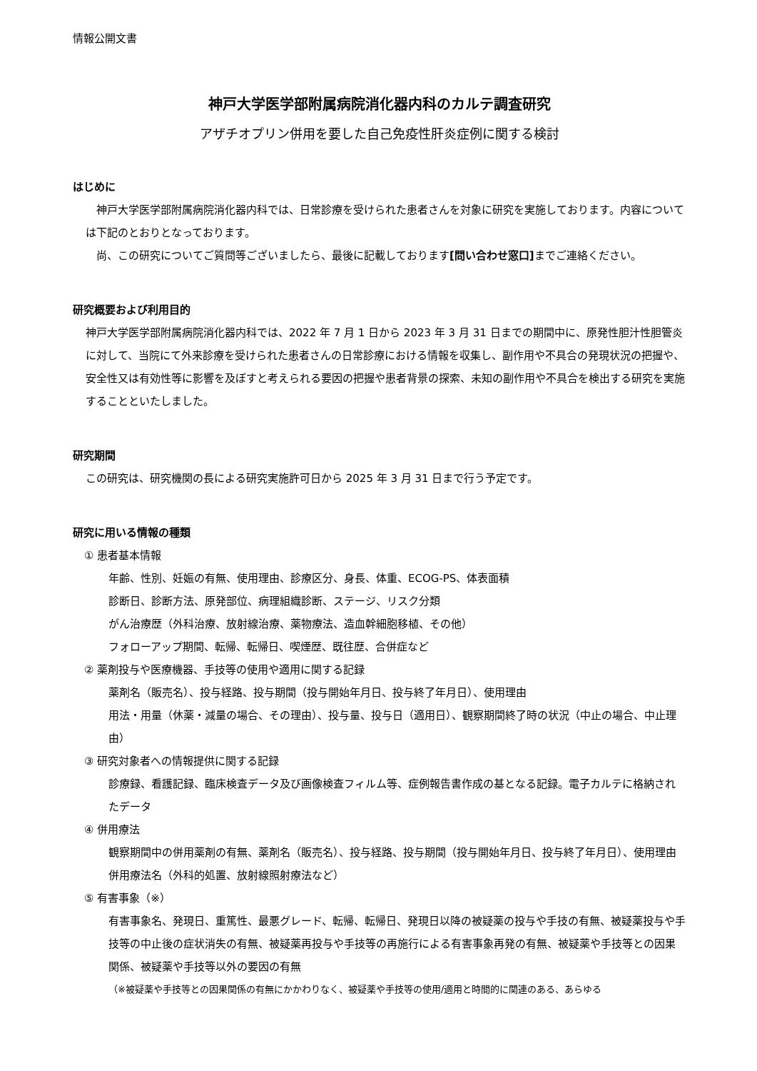情報公開文書
神戸大学医学部附属病院消化器内科のカルテ調査研究
アザチオプリン併用を要した自己免疫性肝炎症例に関する検討
はじめに
　神戸大学医学部附属病院消化器内科では、日常診療を受けられた患者さんを対象に研究を実施しております。内容については下記のとおりとなっております。
　尚、この研究についてご質問等ございましたら、最後に記載しております[問い合わせ窓口] までご連絡ください。
研究概要および利用目的
神戸大学医学部附属病院消化器内科では、2022 年 7 月 1 日から 2023 年 3 月 31 日までの期間中に、原発性胆汁性胆管炎に対して、当院にて外来診療を受けられた患者さんの日常診療における情報を収集し、副作用や不具合の発現状況の把握や、安全性又は有効性等に影響を及ぼすと考えられる要因の把握や患者背景の探索、未知の副作用や不具合を検出する研究を実施することといたしました。
研究期間
この研究は、研究機関の長による研究実施許可日から 2025 年 3 月 31 日まで行う予定です。
研究に用いる情報の種類
① 患者基本情報
年齢、性別、妊娠の有無、使用理由、診療区分、身長、体重、ECOG-PS、体表面積
診断日、診断方法、原発部位、病理組織診断、ステージ、リスク分類
がん治療歴（外科治療、放射線治療、薬物療法、造血幹細胞移植、その他）
フォローアップ期間、転帰、転帰日、喫煙歴、既往歴、合併症など
② 薬剤投与や医療機器、手技等の使用や適用に関する記録
薬剤名（販売名）、投与経路、投与期間（投与開始年月日、投与終了年月日）、使用理由
用法・用量（休薬・減量の場合、その理由）、投与量、投与日（適用日）、観察期間終了時の状況（中止の場合、中止理由）
③ 研究対象者への情報提供に関する記録
診療録、看護記録、臨床検査データ及び画像検査フィルム等、症例報告書作成の基となる記録。電子カルテに格納されたデータ
④ 併用療法
観察期間中の併用薬剤の有無、薬剤名（販売名）、投与経路、投与期間（投与開始年月日、投与終了年月日）、使用理由
併用療法名（外科的処置、放射線照射療法など）
⑤ 有害事象（※）
有害事象名、発現日、重篤性、最悪グレード、転帰、転帰日、発現日以降の被疑薬の投与や手技の有無、被疑薬投与や手技等の中止後の症状消失の有無、被疑薬再投与や手技等の再施行による有害事象再発の有無、被疑薬や手技等との因果関係、被疑薬や手技等以外の要因の有無
（※被疑薬や手技等との因果関係の有無にかかわりなく、被疑薬や手技等の使用/適用と時間的に関連のある、あらゆる